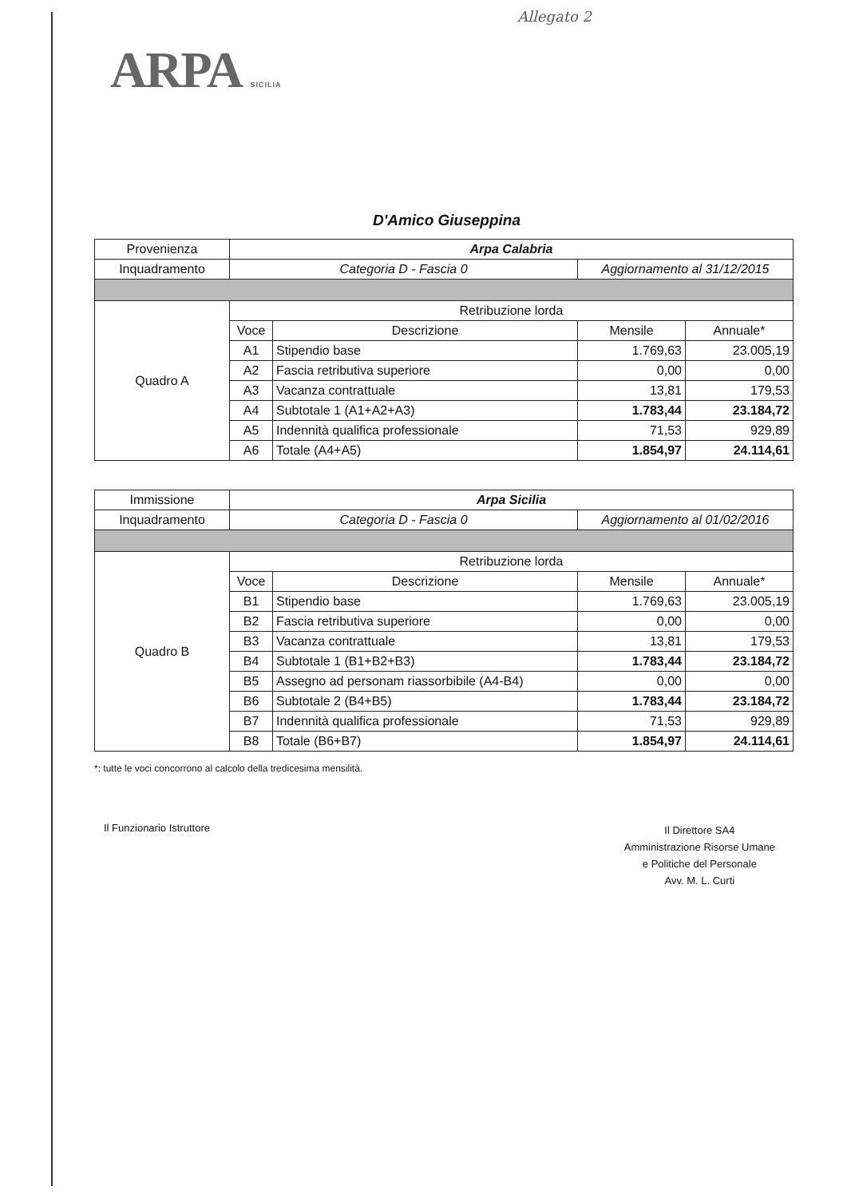Allegato 2
ARPA SICILIA
D'Amico Giuseppina
| Provenienza | Arpa Calabria | | | |
| Inquadramento | Categoria D - Fascia 0 | | Aggiornamento al 31/12/2015 | |
| Quadro A | Retribuzione lorda | | | |
| | Voce | Descrizione | Mensile | Annuale* |
| | A1 | Stipendio base | 1.769,63 | 23.005,19 |
| | A2 | Fascia retributiva superiore | 0,00 | 0,00 |
| | A3 | Vacanza contrattuale | 13,81 | 179,53 |
| | A4 | Subtotale 1 (A1+A2+A3) | 1.783,44 | 23.184,72 |
| | A5 | Indennità qualifica professionale | 71,53 | 929,89 |
| | A6 | Totale (A4+A5) | 1.854,97 | 24.114,61 |
| Immissione | Arpa Sicilia | | | |
| Inquadramento | Categoria D - Fascia 0 | | Aggiornamento al 01/02/2016 | |
| Quadro B | Retribuzione lorda | | | |
| | Voce | Descrizione | Mensile | Annuale* |
| | B1 | Stipendio base | 1.769,63 | 23.005,19 |
| | B2 | Fascia retributiva superiore | 0,00 | 0,00 |
| | B3 | Vacanza contrattuale | 13,81 | 179,53 |
| | B4 | Subtotale 1 (B1+B2+B3) | 1.783,44 | 23.184,72 |
| | B5 | Assegno ad personam riassorbibile (A4-B4) | 0,00 | 0,00 |
| | B6 | Subtotale 2 (B4+B5) | 1.783,44 | 23.184,72 |
| | B7 | Indennità qualifica professionale | 71,53 | 929,89 |
| | B8 | Totale (B6+B7) | 1.854,97 | 24.114,61 |
*: tutte le voci concorrono al calcolo della tredicesima mensilità.
Il Funzionario Istruttore
Il Direttore SA4
Amministrazione Risorse Umane
e Politiche del Personale
Avv. M. L. Curti